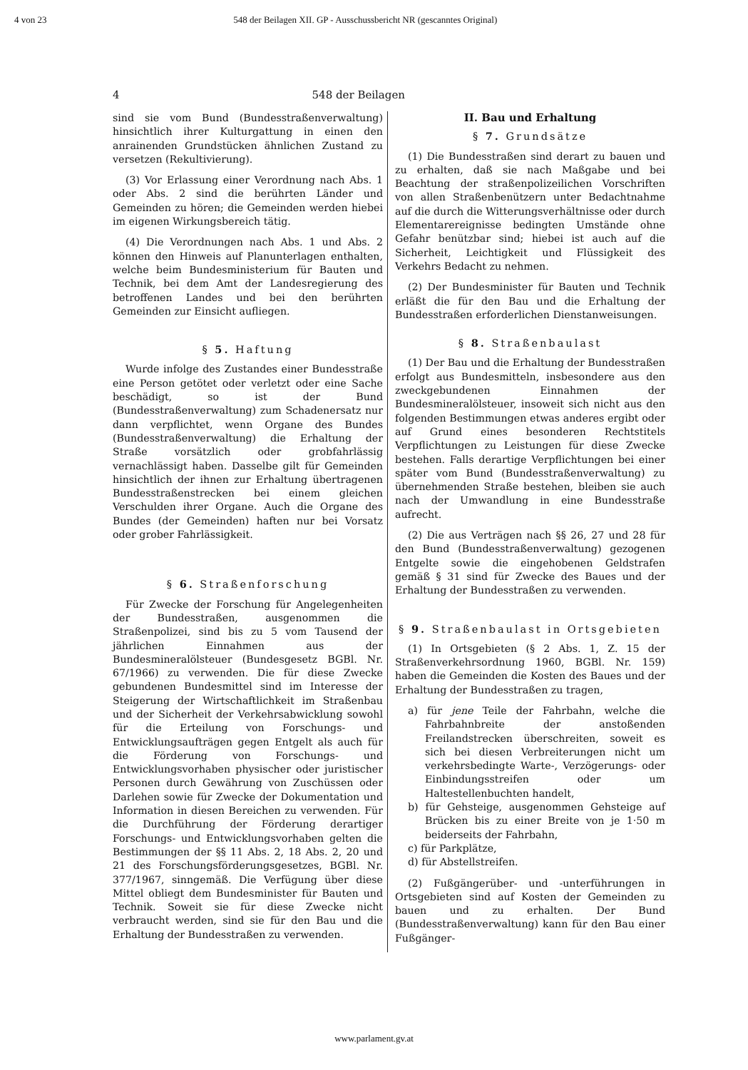4 von 23 548 der Beilagen XII. GP - Ausschussbericht NR (gescanntes Original)
4 548 der Beilagen
sind sie vom Bund (Bundesstraßenverwaltung) hinsichtlich ihrer Kulturgattung in einen den anrainenden Grundstücken ähnlichen Zustand zu versetzen (Rekultivierung).
(3) Vor Erlassung einer Verordnung nach Abs. 1 oder Abs. 2 sind die berührten Länder und Gemeinden zu hören; die Gemeinden werden hiebei im eigenen Wirkungsbereich tätig.
(4) Die Verordnungen nach Abs. 1 und Abs. 2 können den Hinweis auf Planunterlagen enthalten, welche beim Bundesministerium für Bauten und Technik, bei dem Amt der Landesregierung des betroffenen Landes und bei den berührten Gemeinden zur Einsicht aufliegen.
§ 5. Haftung
Wurde infolge des Zustandes einer Bundesstraße eine Person getötet oder verletzt oder eine Sache beschädigt, so ist der Bund (Bundesstraßenverwaltung) zum Schadenersatz nur dann verpflichtet, wenn Organe des Bundes (Bundesstraßenverwaltung) die Erhaltung der Straße vorsätzlich oder grobfahrlässig vernachlässigt haben. Dasselbe gilt für Gemeinden hinsichtlich der ihnen zur Erhaltung übertragenen Bundesstraßenstrecken bei einem gleichen Verschulden ihrer Organe. Auch die Organe des Bundes (der Gemeinden) haften nur bei Vorsatz oder grober Fahrlässigkeit.
§ 6. Straßenforschung
Für Zwecke der Forschung für Angelegenheiten der Bundesstraßen, ausgenommen die Straßenpolizei, sind bis zu 5 vom Tausend der jährlichen Einnahmen aus der Bundesmineralölsteuer (Bundesgesetz BGBl. Nr. 67/1966) zu verwenden. Die für diese Zwecke gebundenen Bundesmittel sind im Interesse der Steigerung der Wirtschaftlichkeit im Straßenbau und der Sicherheit der Verkehrsabwicklung sowohl für die Erteilung von Forschungs- und Entwicklungsaufträgen gegen Entgelt als auch für die Förderung von Forschungs- und Entwicklungsvorhaben physischer oder juristischer Personen durch Gewährung von Zuschüssen oder Darlehen sowie für Zwecke der Dokumentation und Information in diesen Bereichen zu verwenden. Für die Durchführung der Förderung derartiger Forschungs- und Entwicklungsvorhaben gelten die Bestimmungen der §§ 11 Abs. 2, 18 Abs. 2, 20 und 21 des Forschungsförderungsgesetzes, BGBl. Nr. 377/1967, sinngemäß. Die Verfügung über diese Mittel obliegt dem Bundesminister für Bauten und Technik. Soweit sie für diese Zwecke nicht verbraucht werden, sind sie für den Bau und die Erhaltung der Bundesstraßen zu verwenden.
II. Bau und Erhaltung
§ 7. Grundsätze
(1) Die Bundesstraßen sind derart zu bauen und zu erhalten, daß sie nach Maßgabe und bei Beachtung der straßenpolizeilichen Vorschriften von allen Straßenbenützern unter Bedachtnahme auf die durch die Witterungsverhältnisse oder durch Elementarereignisse bedingten Umstände ohne Gefahr benützbar sind; hiebei ist auch auf die Sicherheit, Leichtigkeit und Flüssigkeit des Verkehrs Bedacht zu nehmen.
(2) Der Bundesminister für Bauten und Technik erläßt die für den Bau und die Erhaltung der Bundesstraßen erforderlichen Dienstanweisungen.
§ 8. Straßenbaulast
(1) Der Bau und die Erhaltung der Bundesstraßen erfolgt aus Bundesmitteln, insbesondere aus den zweckgebundenen Einnahmen der Bundesmineralölsteuer, insoweit sich nicht aus den folgenden Bestimmungen etwas anderes ergibt oder auf Grund eines besonderen Rechtstitels Verpflichtungen zu Leistungen für diese Zwecke bestehen. Falls derartige Verpflichtungen bei einer später vom Bund (Bundesstraßenverwaltung) zu übernehmenden Straße bestehen, bleiben sie auch nach der Umwandlung in eine Bundesstraße aufrecht.
(2) Die aus Verträgen nach §§ 26, 27 und 28 für den Bund (Bundesstraßenverwaltung) gezogenen Entgelte sowie die eingehobenen Geldstrafen gemäß § 31 sind für Zwecke des Baues und der Erhaltung der Bundesstraßen zu verwenden.
§ 9. Straßenbaulast in Ortsgebieten
(1) In Ortsgebieten (§ 2 Abs. 1, Z. 15 der Straßenverkehrsordnung 1960, BGBl. Nr. 159) haben die Gemeinden die Kosten des Baues und der Erhaltung der Bundesstraßen zu tragen,
a) für jene Teile der Fahrbahn, welche die Fahrbahnbreite der anstoßenden Freilandstrecken überschreiten, soweit es sich bei diesen Verbreiterungen nicht um verkehrsbedingte Warte-, Verzögerungs- oder Einbindungsstreifen oder um Haltestellenbuchten handelt,
b) für Gehsteige, ausgenommen Gehsteige auf Brücken bis zu einer Breite von je 1·50 m beiderseits der Fahrbahn,
c) für Parkplätze,
d) für Abstellstreifen.
(2) Fußgängerüber- und -unterführungen in Ortsgebieten sind auf Kosten der Gemeinden zu bauen und zu erhalten. Der Bund (Bundesstraßenverwaltung) kann für den Bau einer Fußgänger-
www.parlament.gv.at